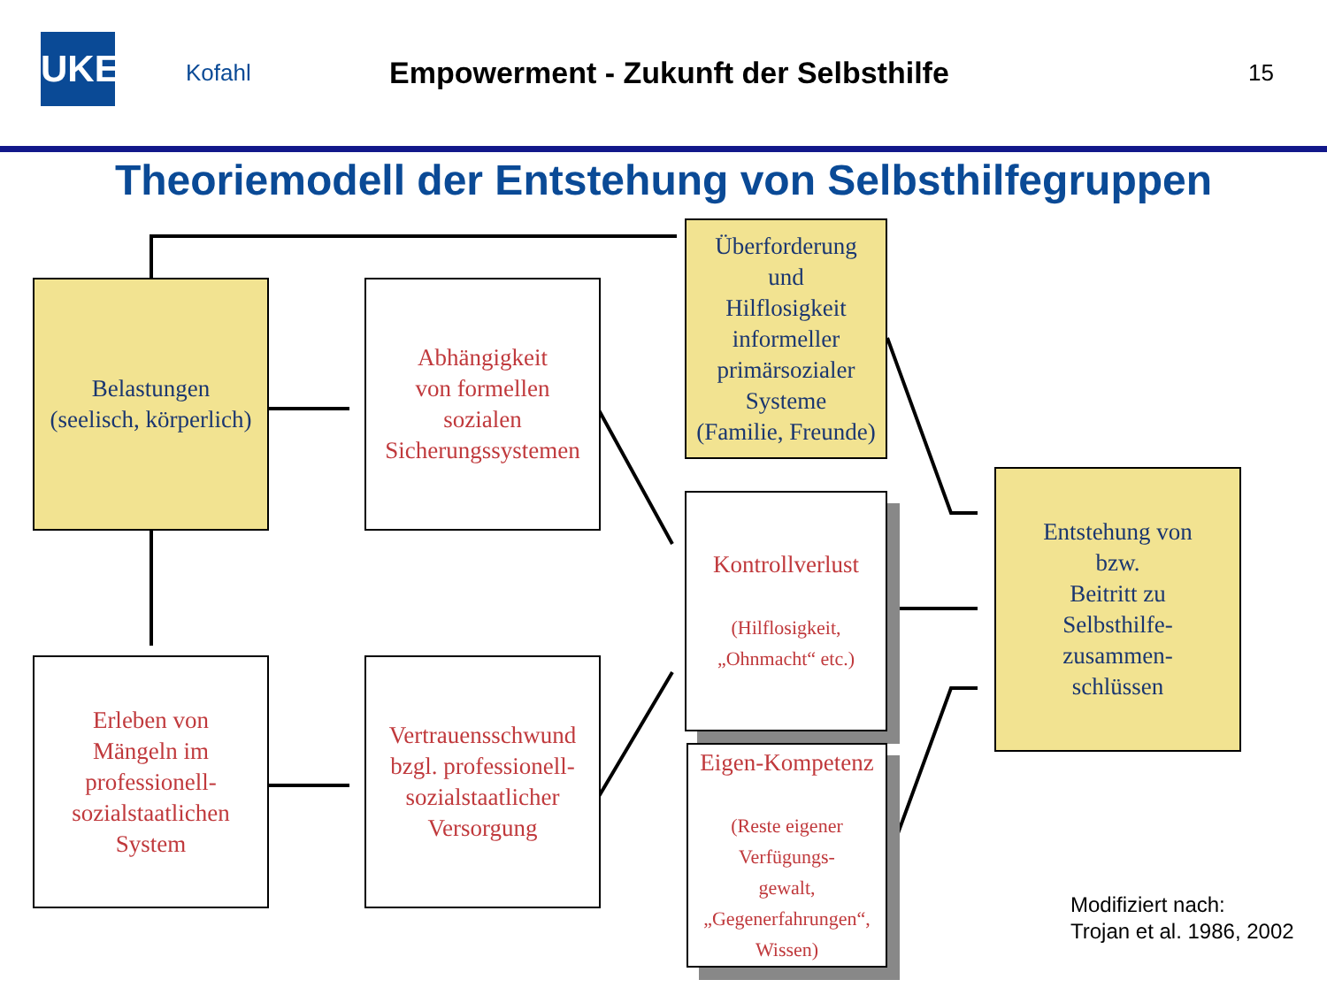UKE
Kofahl
Empowerment - Zukunft der Selbsthilfe
15
Theoriemodell der Entstehung von Selbsthilfegruppen
Belastungen
(seelisch, körperlich)
Abhängigkeit
von formellen
sozialen
Sicherungssystemen
Überforderung
und
Hilflosigkeit
informeller
primärsozialer
Systeme
(Familie, Freunde)
Kontrollverlust
(Hilflosigkeit,
„Ohnmacht“ etc.)
Eigen-Kompetenz
(Reste eigener
Verfügungs-
gewalt,
„Gegenerfahrungen“,
Wissen)
Entstehung von
bzw.
Beitritt zu
Selbsthilfe-
zusammen-
schlüssen
Erleben von
Mängeln im
professionell-
sozialstaatlichen
System
Vertrauensschwund
bzgl. professionell-
sozialstaatlicher
Versorgung
Modifiziert nach:
Trojan et al. 1986, 2002